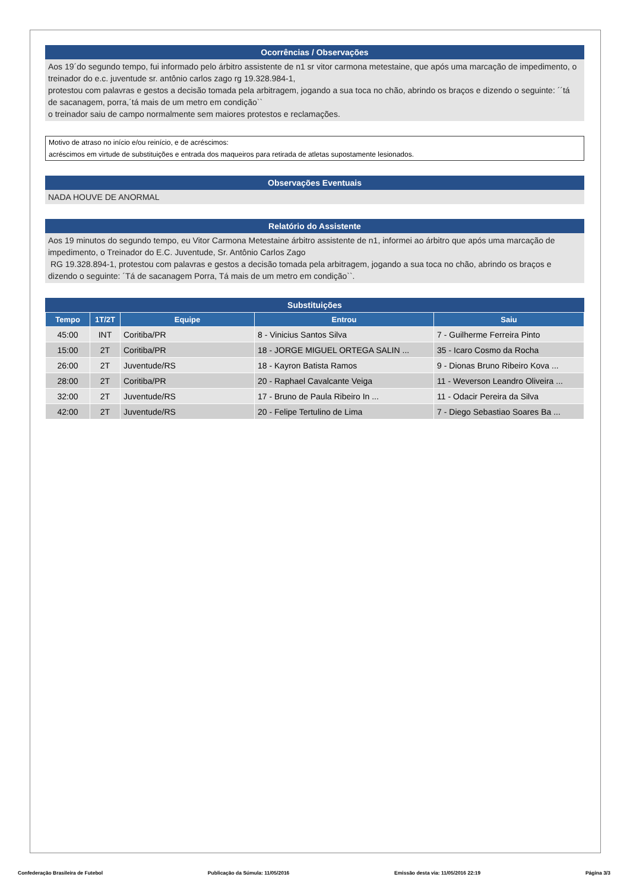Ocorrências / Observações
Aos 19´do segundo tempo, fui informado pelo árbitro assistente de n1 sr vitor carmona metestaine, que após uma marcação de impedimento, o treinador do e.c. juventude sr. antônio carlos zago rg 19.328.984-1,
protestou com palavras e gestos a decisão tomada pela arbitragem, jogando a sua toca no chão, abrindo os braços e dizendo o seguinte: ´´tá de sacanagem, porra,´tá mais de um metro em condição``
o treinador saiu de campo normalmente sem maiores protestos e reclamações.
Motivo de atraso no início e/ou reinício, e de acréscimos:
acréscimos em virtude de substituições e entrada dos maqueiros para retirada de atletas supostamente lesionados.
Observações Eventuais
NADA HOUVE DE ANORMAL
Relatório do Assistente
Aos 19 minutos do segundo tempo, eu Vitor Carmona Metestaine árbitro assistente de n1, informei ao árbitro que após uma marcação de impedimento, o Treinador do E.C. Juventude, Sr. Antônio Carlos Zago
RG 19.328.894-1, protestou com palavras e gestos a decisão tomada pela arbitragem, jogando a sua toca no chão, abrindo os braços e dizendo o seguinte: ´Tá de sacanagem Porra, Tá mais de um metro em condição``.
Substituições
| Tempo | 1T/2T | Equipe | Entrou | Saiu |
| --- | --- | --- | --- | --- |
| 45:00 | INT | Coritiba/PR | 8 - Vinicius Santos Silva | 7 - Guilherme Ferreira Pinto |
| 15:00 | 2T | Coritiba/PR | 18 - JORGE MIGUEL ORTEGA SALIN ... | 35 - Icaro Cosmo da Rocha |
| 26:00 | 2T | Juventude/RS | 18 - Kayron Batista Ramos | 9 - Dionas Bruno Ribeiro Kova ... |
| 28:00 | 2T | Coritiba/PR | 20 - Raphael Cavalcante Veiga | 11 - Weverson Leandro Oliveira ... |
| 32:00 | 2T | Juventude/RS | 17 - Bruno de Paula Ribeiro In ... | 11 - Odacir Pereira da Silva |
| 42:00 | 2T | Juventude/RS | 20 - Felipe Tertulino de Lima | 7 - Diego Sebastiao Soares Ba ... |
Confederação Brasileira de Futebol Publicação da Súmula: 11/05/2016 Emissão desta via: 11/05/2016 22:19 Página 3/3